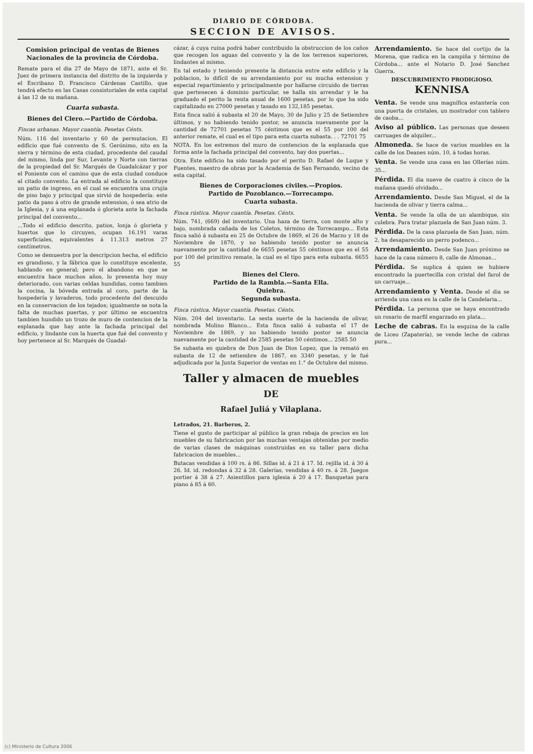DIARIO DE CÓRDOBA.
SECCION DE AVISOS.
Comision principal de ventas de Bienes Nacionales de la provincia de Córdoba.
Remate para el dia 27 de Mayo de 1871, ante el Sr. Juez de primera instancia del distrito de la izquierda y el Escribano D. Francisco Cárdenas Castillo, que tendrá efecto en las Casas consistoriales de esta capital á las 12 de su mañana.
Cuarta subasta.
Bienes del Clero.—Partido de Córdoba.
Fincas urbanas. Mayor cuantía. Pesetas Cénts.
Núm. 116 del inventario y 60 de permutacion. El edificio que fué convento de S. Gerónimo, sito en la sierra y término de esta ciudad, procedente del caudal del mismo, linda por Sur, Levante y Norte con tierras de la propiedad del Sr. Marqués de Guadalcázar y por el Poniente con el camino que de esta ciudad conduce al citado convento. La entrada al edificio la constituye un patio de ingreso, en el cual se encuentra una crujía de piso bajo y principal que sirvió de hospedería: este patio da paso á otro de grande estension, ó sea atrio de la Iglesia, y á una esplanada ó glorieta ante la fachada principal del convento...
...Todo el edificio descrito, patios, lonja ó glorieta y huertos que lo circuyen, ocupan 16.191 varas superficiales, equivalentes á 11.313 metros 27 centímetros.
Como se demuestra por la descripcion hecha, el edificio es grandioso, y la fábrica que lo constituye escelente, hablando en general; pero el abandono en que se encuentra hace muchos años, lo presenta hoy muy deteriorado, con varias celdas hundidas, como tambien la cocina, la bóveda entrada al coro, parte de la hospedería y lavaderos, todo procedente del descuido en la conservacion de los tejados; igualmente se nota la falta de muchas puertas, y por último se encuentra tambien hundido un trozo de muro de contencion de la esplanada que hay ante la fachada principal del edificio, y lindante con la huerta que fué del convento y hoy pertenece al Sr. Marqués de Guadal-
cázar, á cuya ruina podrá haber contribuido la obstruccion de los caños que recogen los aguas del convento y la de los terrenos superiores, lindantes al mismo.
En tal estado y teniendo presente la distancia entre este edificio y la poblacion, lo difícil de su arrendamiento por su mucha estension y especial repartimiento y principalmente por hallarse circuido de tierras que pertenecen á dominio particular, se halla sin arrendar y le ha graduado el perito la renta anual de 1600 pesetas, por lo que ha sido capitalizado en 27000 pesetas y tasado en 132,185 pesetas.
Esta finca salió á subasta el 20 de Mayo, 30 de Julio y 25 de Setiembre últimos, y no habiendo tenido postor, se anuncia nuevamente por la cantidad de 72701 pesetas 75 céntimos que es el 55 por 100 del anterior remate, el cual es el tipo para esta cuarta subasta. . . 72701 75
NOTA. En los estremos del muro de contencion de la esplanada que forma ante la fachada principal del convento, hay dos puertas...
Otra. Este edificio ha sido tasado por el perito D. Rafael de Luque y Fuentes, maestro de obras por la Academia de San Fernando, vecino de esta capital.
Bienes de Corporaciones civiles.—Propios.
Partido de Pozoblanco.—Torrecampo.
Cuarta subasta.
Finca rústica. Mayor cuantía. Pesetas. Cénts.
Núm. 741, (669) del inventario. Una haza de tierra, con monte alto y bajo, nombrada cañada de los Coletos, término de Torrecampo... Esta finca salió á subasta en 25 de Octubre de 1869, el 26 de Marzo y 18 de Noviembre de 1870, y no habiendo tenido postor se anuncia nuevamente por la cantidad de 6655 pesetas 55 céntimos que es el 55 por 100 del primitivo remate, la cual es el tipo para esta subasta. 6655 55
Bienes del Clero.
Partido de la Rambla.—Santa Ella.
Quiebra.
Segunda subasta.
Finca rústica. Mayor cuantía. Pesetas. Cénts.
Núm. 204 del inventario. La sesta suerte de la hacienda de olivar, nombrada Molino Blanco... Esta finca salió á subasta el 17 de Noviembre de 1869, y no habiendo tenido postor se anuncia nuevamente por la cantidad de 2585 pesetas 50 céntimos... 2585 50
Se subasta en quiebra de Don Juan de Dios Lopez, que la remató en subasta de 12 de setiembre de 1867, en 3340 pesetas, y le fué adjudicada por la Junta Superior de ventas en 1.° de Octubre del mismo.
Taller y almacen de muebles
DE
Rafael Juliá y Vilaplana.
Letrados, 21. Barberos, 2.
Tiene el gusto de participar al público la gran rebaja de precios en los muebles de su fabricacion por las muchas ventajas obtenidas por medio de varias clases de máquinas construidas en su taller para dicha fabricacion de muebles...
Butacas vendidas á 100 rs. á 86. Sillas id. á 21 á 17. Id. rejilla id. á 30 á 26. Id. id. redondas á 32 á 28. Galerías, vendidas á 40 rs. á 28. Juegos portier á 38 á 27. Asientillos para iglesia á 20 á 17. Banquetas para piano á 85 á 60.
Arrendamiento. Se hace del cortijo de la Morena, que radica en la campiña y término de Córdoba... ante el Notario D. José Sanchez Guerra.
DESCUBRIMIENTO PRODIGIOSO.
KENNISA
Venta. Se vende una magnífica estantería con una puerta de cristales, un mostrador con tablero de caoba...
Aviso al público. Las personas que deseen carruages de alquiler...
Almoneda. Se hace de varios muebles en la calle de los Deanes núm. 10, á todas horas.
Venta. Se vende una casa en las Ollerías núm. 35...
Pérdida. El dia nueve de cuatro á cinco de la mañana quedó olvidado...
Arrendamiento. Desde San Miguel, el de la hacienda de olivar y tierra calma...
Venta. Se vende la olla de un alambique, sin culebra. Para tratar plazuela de San Juan núm. 3.
Pérdida. De la casa plazuela de San Juan, núm. 2, ha desaparecido un perro podenco...
Arrendamiento. Desde San Juan próximo se hace de la casa número 8, calle de Almonas...
Pérdida. Se suplica á quien se hubiere encontrado la puertecilla con cristal del farol de un carruaje...
Arrendamiento y Venta. Desde el dia se arrienda una casa en la calle de la Candelaria...
Pérdida. La persona que se haya encontrado un rosario de marfil engarzado en plata...
Leche de cabras. En la esquina de la calle de Liceo (Zapatería), se vende leche de cabras pura...
(c) Ministerio de Cultura 2006